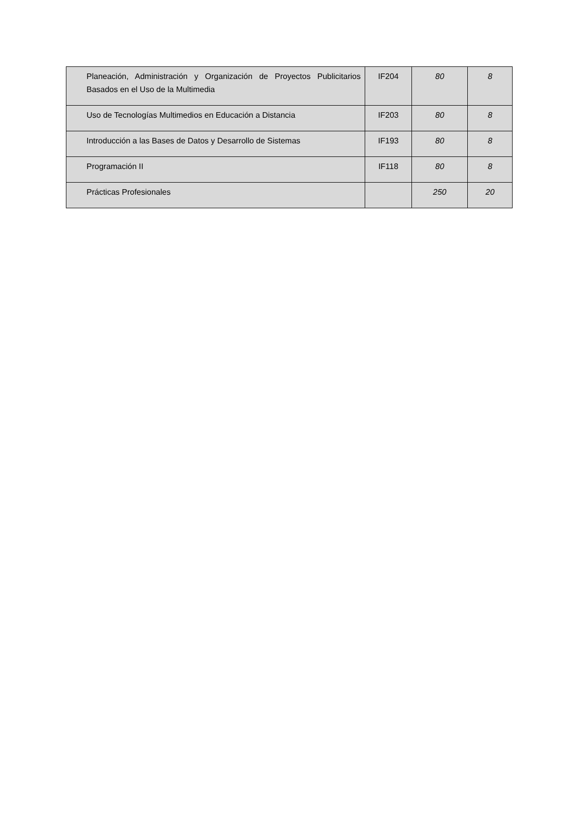| Planeación, Administración y Organización de Proyectos Publicitarios Basados en el Uso de la Multimedia | IF204 | 80 | 8 |
| Uso de Tecnologías Multimedios en Educación a Distancia | IF203 | 80 | 8 |
| Introducción a las Bases de Datos y Desarrollo de Sistemas | IF193 | 80 | 8 |
| Programación II | IF118 | 80 | 8 |
| Prácticas Profesionales | | 250 | 20 |